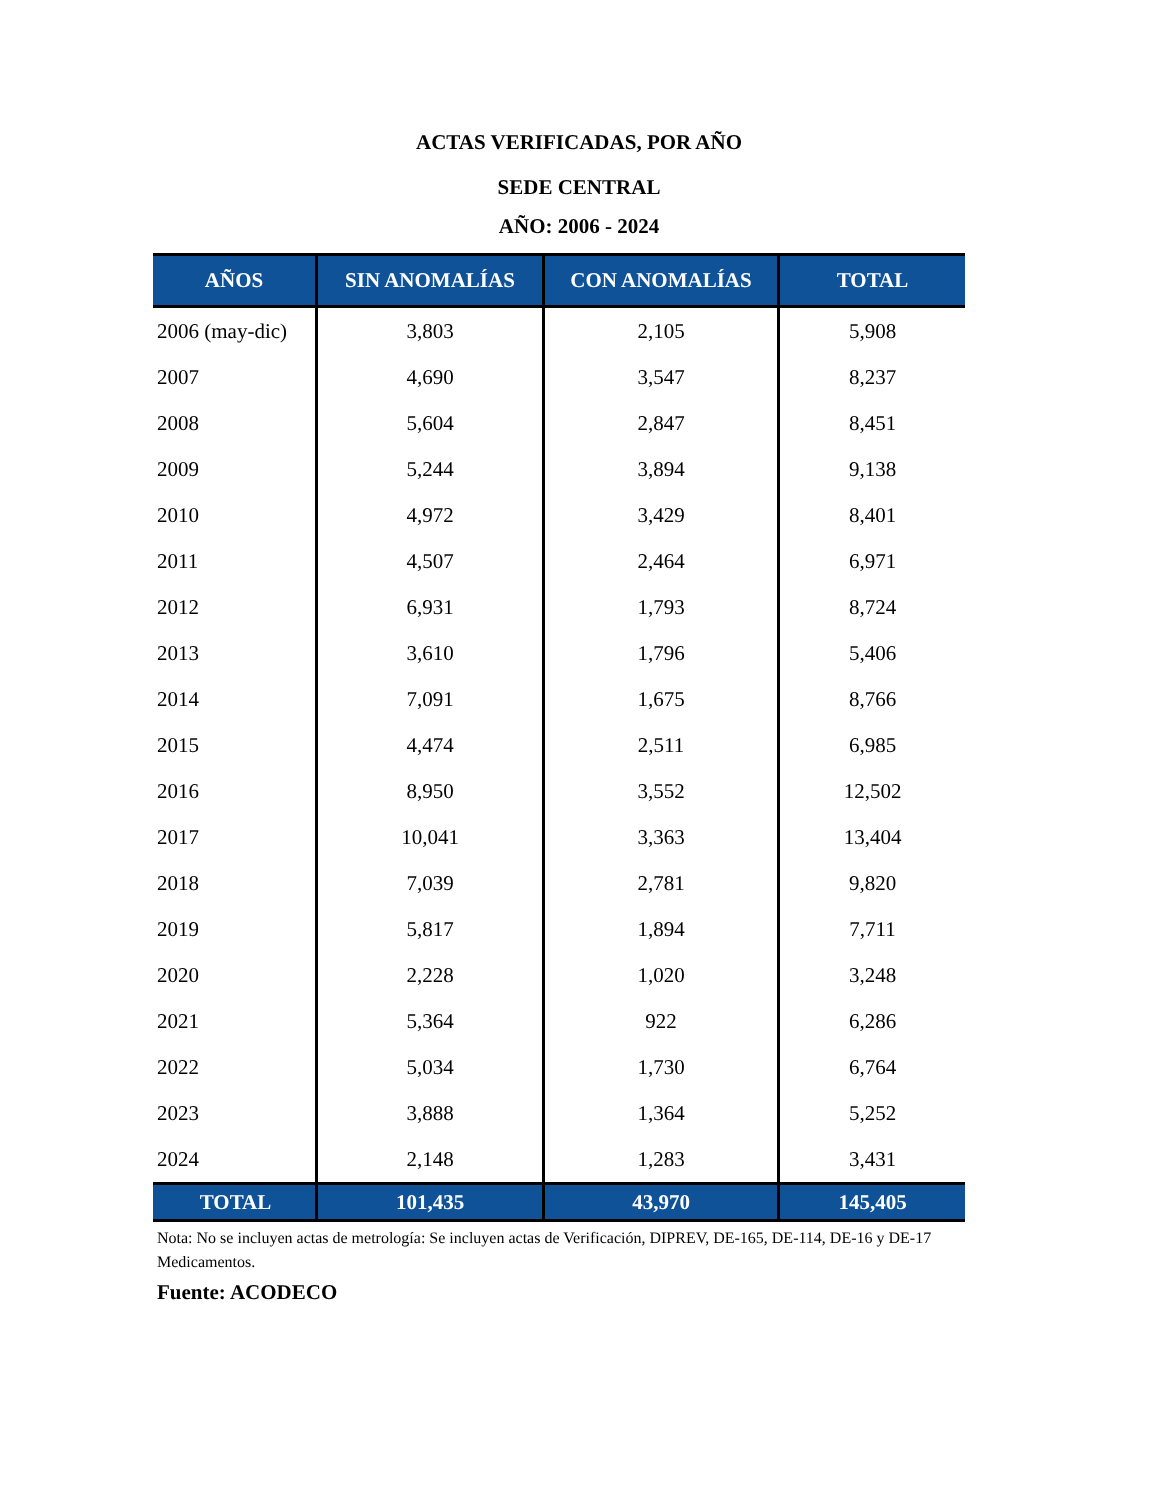ACTAS VERIFICADAS, POR AÑO
SEDE CENTRAL
AÑO: 2006 - 2024
| AÑOS | SIN ANOMALÍAS | CON ANOMALÍAS | TOTAL |
| --- | --- | --- | --- |
| 2006 (may-dic) | 3,803 | 2,105 | 5,908 |
| 2007 | 4,690 | 3,547 | 8,237 |
| 2008 | 5,604 | 2,847 | 8,451 |
| 2009 | 5,244 | 3,894 | 9,138 |
| 2010 | 4,972 | 3,429 | 8,401 |
| 2011 | 4,507 | 2,464 | 6,971 |
| 2012 | 6,931 | 1,793 | 8,724 |
| 2013 | 3,610 | 1,796 | 5,406 |
| 2014 | 7,091 | 1,675 | 8,766 |
| 2015 | 4,474 | 2,511 | 6,985 |
| 2016 | 8,950 | 3,552 | 12,502 |
| 2017 | 10,041 | 3,363 | 13,404 |
| 2018 | 7,039 | 2,781 | 9,820 |
| 2019 | 5,817 | 1,894 | 7,711 |
| 2020 | 2,228 | 1,020 | 3,248 |
| 2021 | 5,364 | 922 | 6,286 |
| 2022 | 5,034 | 1,730 | 6,764 |
| 2023 | 3,888 | 1,364 | 5,252 |
| 2024 | 2,148 | 1,283 | 3,431 |
| TOTAL | 101,435 | 43,970 | 145,405 |
Nota: No se incluyen actas de metrología: Se incluyen actas de Verificación, DIPREV, DE-165, DE-114, DE-16 y DE-17 Medicamentos.
Fuente: ACODECO